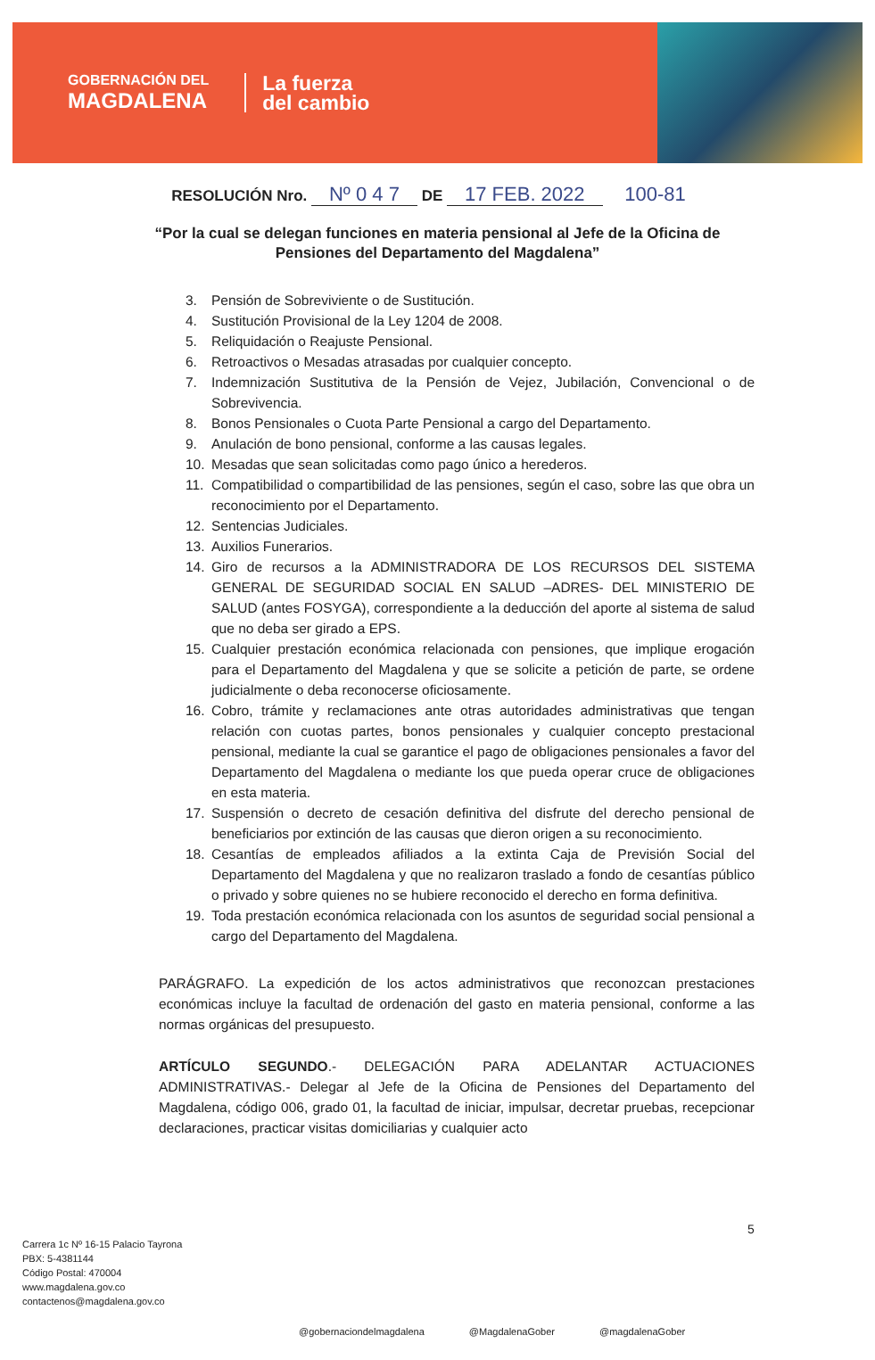GOBERNACIÓN DEL
MAGDALENA
La fuerza
del cambio
RESOLUCIÓN Nro. Nº 0 4 7 DE 17 FEB. 2022 100-81
“Por la cual se delegan funciones en materia pensional al Jefe de la Oficina de Pensiones del Departamento del Magdalena”
3. Pensión de Sobreviviente o de Sustitución.
4. Sustitución Provisional de la Ley 1204 de 2008.
5. Reliquidación o Reajuste Pensional.
6. Retroactivos o Mesadas atrasadas por cualquier concepto.
7. Indemnización Sustitutiva de la Pensión de Vejez, Jubilación, Convencional o de Sobrevivencia.
8. Bonos Pensionales o Cuota Parte Pensional a cargo del Departamento.
9. Anulación de bono pensional, conforme a las causas legales.
10. Mesadas que sean solicitadas como pago único a herederos.
11. Compatibilidad o compartibilidad de las pensiones, según el caso, sobre las que obra un reconocimiento por el Departamento.
12. Sentencias Judiciales.
13. Auxilios Funerarios.
14. Giro de recursos a la ADMINISTRADORA DE LOS RECURSOS DEL SISTEMA GENERAL DE SEGURIDAD SOCIAL EN SALUD –ADRES- DEL MINISTERIO DE SALUD (antes FOSYGA), correspondiente a la deducción del aporte al sistema de salud que no deba ser girado a EPS.
15. Cualquier prestación económica relacionada con pensiones, que implique erogación para el Departamento del Magdalena y que se solicite a petición de parte, se ordene judicialmente o deba reconocerse oficiosamente.
16. Cobro, trámite y reclamaciones ante otras autoridades administrativas que tengan relación con cuotas partes, bonos pensionales y cualquier concepto prestacional pensional, mediante la cual se garantice el pago de obligaciones pensionales a favor del Departamento del Magdalena o mediante los que pueda operar cruce de obligaciones en esta materia.
17. Suspensión o decreto de cesación definitiva del disfrute del derecho pensional de beneficiarios por extinción de las causas que dieron origen a su reconocimiento.
18. Cesantías de empleados afiliados a la extinta Caja de Previsión Social del Departamento del Magdalena y que no realizaron traslado a fondo de cesantías público o privado y sobre quienes no se hubiere reconocido el derecho en forma definitiva.
19. Toda prestación económica relacionada con los asuntos de seguridad social pensional a cargo del Departamento del Magdalena.
PARÁGRAFO. La expedición de los actos administrativos que reconozcan prestaciones económicas incluye la facultad de ordenación del gasto en materia pensional, conforme a las normas orgánicas del presupuesto.
ARTÍCULO SEGUNDO.- DELEGACIÓN PARA ADELANTAR ACTUACIONES ADMINISTRATIVAS.- Delegar al Jefe de la Oficina de Pensiones del Departamento del Magdalena, código 006, grado 01, la facultad de iniciar, impulsar, decretar pruebas, recepcionar declaraciones, practicar visitas domiciliarias y cualquier acto
5
Carrera 1c Nº 16-15 Palacio Tayrona
PBX: 5-4381144
Código Postal: 470004
www.magdalena.gov.co
contactenos@magdalena.gov.co
@gobernaciondelmagdalena @MagdalenaGober @magdalenaGober